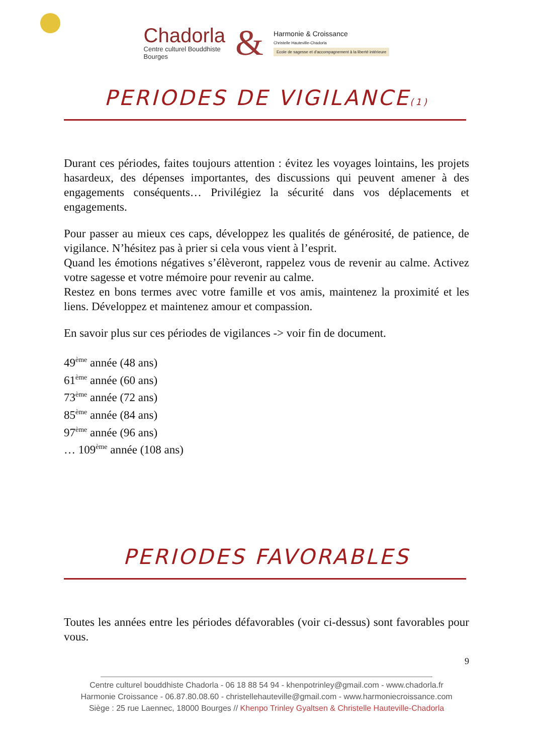Chadorla
Centre culturel Bouddhiste
Bourges
&
Harmonie & Croissance
Christelle Hauteville-Chadorla
Ecole de sagesse et d'accompagnement à la liberté intérieure
PERIODES DE VIGILANCE(1)
Durant ces périodes, faites toujours attention : évitez les voyages lointains, les projets hasardeux, des dépenses importantes, des discussions qui peuvent amener à des engagements conséquents… Privilégiez la sécurité dans vos déplacements et engagements.
Pour passer au mieux ces caps, développez les qualités de générosité, de patience, de vigilance. N’hésitez pas à prier si cela vous vient à l’esprit.
Quand les émotions négatives s’élèveront, rappelez vous de revenir au calme. Activez votre sagesse et votre mémoire pour revenir au calme.
Restez en bons termes avec votre famille et vos amis, maintenez la proximité et les liens. Développez et maintenez amour et compassion.
En savoir plus sur ces périodes de vigilances -> voir fin de document.
49<sup>ème</sup> année (48 ans)
61<sup>ème</sup> année (60 ans)
73<sup>ème</sup> année (72 ans)
85<sup>ème</sup> année (84 ans)
97<sup>ème</sup> année (96 ans)
… 109<sup>ème</sup> année (108 ans)
PERIODES FAVORABLES
Toutes les années entre les périodes défavorables (voir ci-dessus) sont favorables pour vous.
9
Centre culturel bouddhiste Chadorla - 06 18 88 54 94 - khenpotrinley@gmail.com - www.chadorla.fr
Harmonie Croissance - 06.87.80.08.60 - christellehauteville@gmail.com - www.harmoniecroissance.com
Siège : 25 rue Laennec, 18000 Bourges // Khenpo Trinley Gyaltsen & Christelle Hauteville-Chadorla